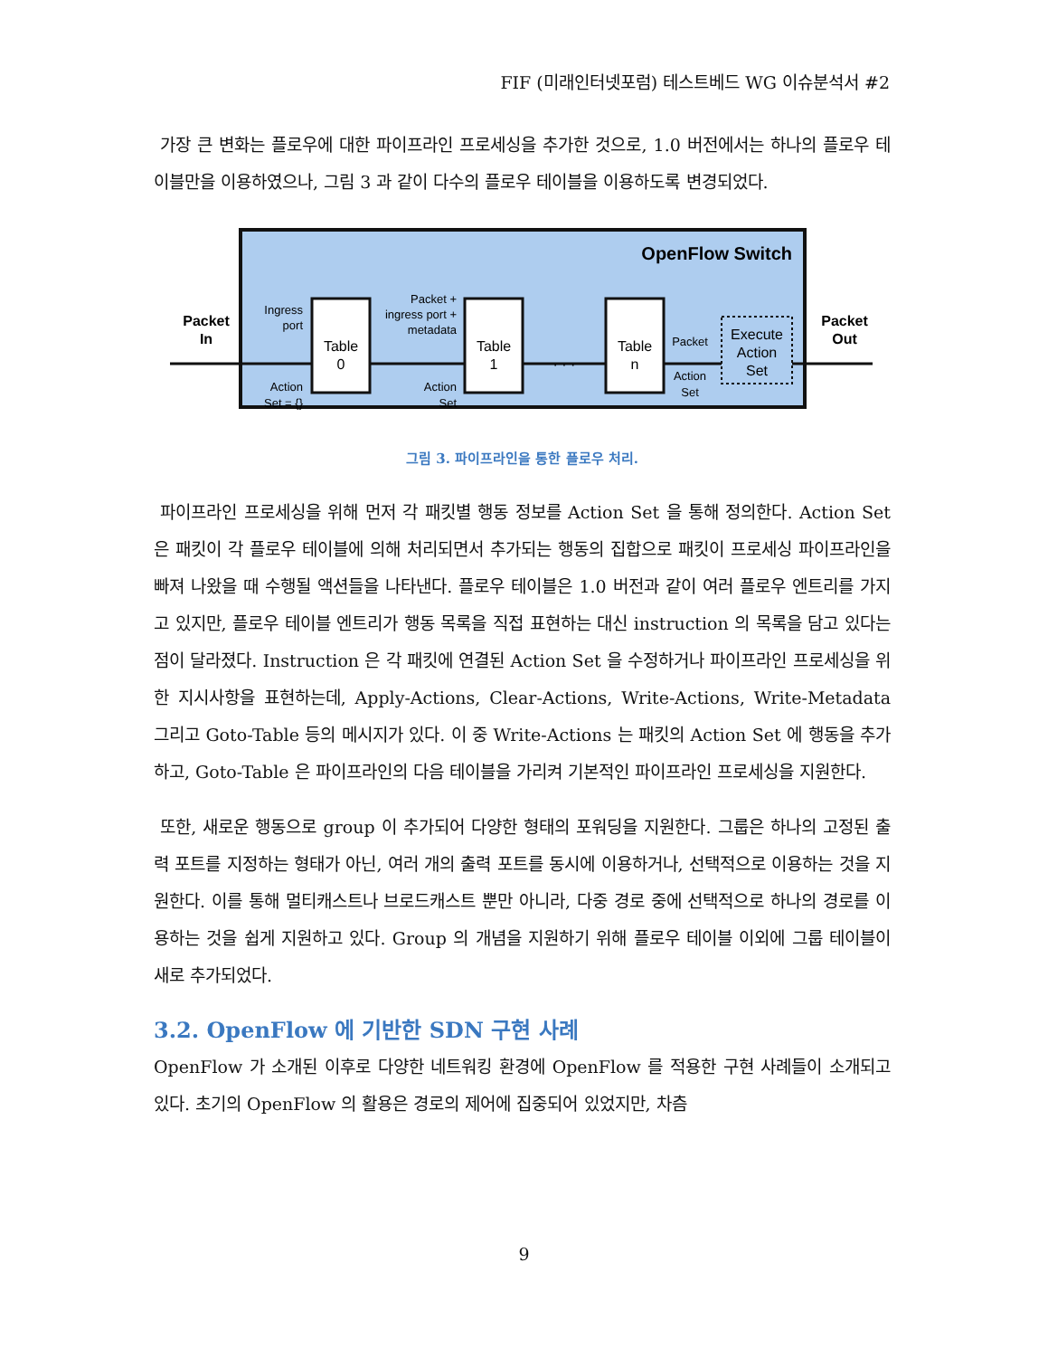FIF (미래인터넷포럼) 테스트베드 WG 이슈분석서 #2
가장 큰 변화는 플로우에 대한 파이프라인 프로세싱을 추가한 것으로, 1.0 버전에서는 하나의 플로우 테이블만을 이용하였으나, 그림 3 과 같이 다수의 플로우 테이블을 이용하도록 변경되었다.
OpenFlow Switch
Packet
In
Packet
Out
Table
0
Table
1
Table
n
Execute
Action
Set
Ingress
port
Action
Set = {}
Packet +
ingress port +
metadata
Action
Set
Packet
Action
Set
· · ·
그림 3. 파이프라인을 통한 플로우 처리.
파이프라인 프로세싱을 위해 먼저 각 패킷별 행동 정보를 Action Set 을 통해 정의한다. Action Set 은 패킷이 각 플로우 테이블에 의해 처리되면서 추가되는 행동의 집합으로 패킷이 프로세싱 파이프라인을 빠져 나왔을 때 수행될 액션들을 나타낸다. 플로우 테이블은 1.0 버전과 같이 여러 플로우 엔트리를 가지고 있지만, 플로우 테이블 엔트리가 행동 목록을 직접 표현하는 대신 instruction 의 목록을 담고 있다는 점이 달라졌다. Instruction 은 각 패킷에 연결된 Action Set 을 수정하거나 파이프라인 프로세싱을 위한 지시사항을 표현하는데, Apply-Actions, Clear-Actions, Write-Actions, Write-Metadata 그리고 Goto-Table 등의 메시지가 있다. 이 중 Write-Actions 는 패킷의 Action Set 에 행동을 추가하고, Goto-Table 은 파이프라인의 다음 테이블을 가리켜 기본적인 파이프라인 프로세싱을 지원한다.
또한, 새로운 행동으로 group 이 추가되어 다양한 형태의 포워딩을 지원한다. 그룹은 하나의 고정된 출력 포트를 지정하는 형태가 아닌, 여러 개의 출력 포트를 동시에 이용하거나, 선택적으로 이용하는 것을 지원한다. 이를 통해 멀티캐스트나 브로드캐스트 뿐만 아니라, 다중 경로 중에 선택적으로 하나의 경로를 이용하는 것을 쉽게 지원하고 있다. Group 의 개념을 지원하기 위해 플로우 테이블 이외에 그룹 테이블이 새로 추가되었다.
3.2. OpenFlow 에 기반한 SDN 구현 사례
OpenFlow 가 소개된 이후로 다양한 네트워킹 환경에 OpenFlow 를 적용한 구현 사례들이 소개되고 있다. 초기의 OpenFlow 의 활용은 경로의 제어에 집중되어 있었지만, 차츰
9